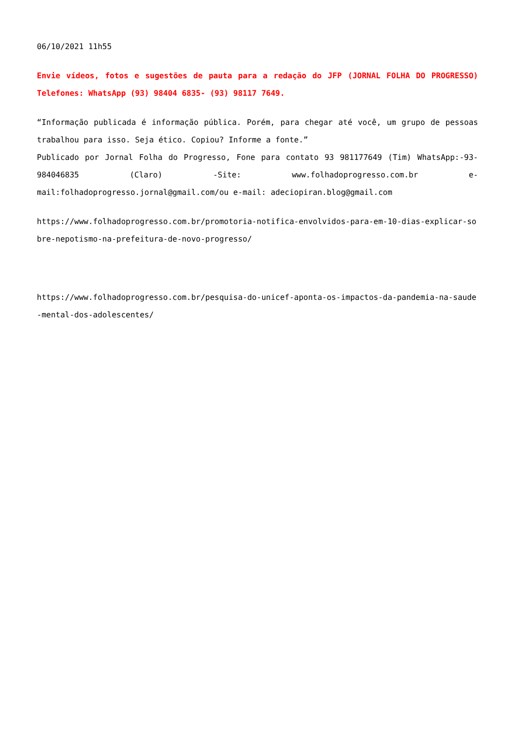06/10/2021 11h55
Envie vídeos, fotos e sugestões de pauta para a redação do JFP (JORNAL FOLHA DO PROGRESSO) Telefones: WhatsApp (93) 98404 6835- (93) 98117 7649.
“Informação publicada é informação pública. Porém, para chegar até você, um grupo de pessoas trabalhou para isso. Seja ético. Copiou? Informe a fonte.”
Publicado por Jornal Folha do Progresso, Fone para contato 93 981177649 (Tim) WhatsApp:-93- 984046835 (Claro) -Site: www.folhadoprogresso.com.br e-mail:folhadoprogresso.jornal@gmail.com/ou e-mail: adeciopiran.blog@gmail.com
https://www.folhadoprogresso.com.br/promotoria-notifica-envolvidos-para-em-10-dias-explicar-sobre-nepotismo-na-prefeitura-de-novo-progresso/
https://www.folhadoprogresso.com.br/pesquisa-do-unicef-aponta-os-impactos-da-pandemia-na-saude-mental-dos-adolescentes/